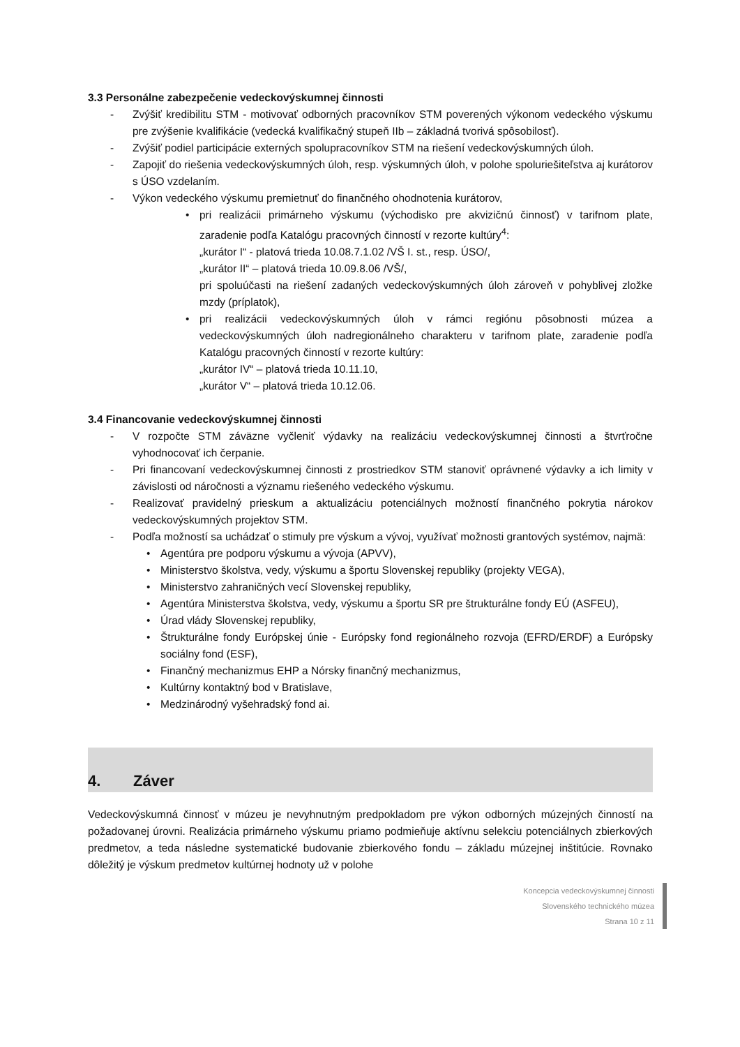3.3 Personálne zabezpečenie vedeckovýskumnej činnosti
- Zvýšiť kredibilitu STM - motivovať odborných pracovníkov STM poverených výkonom vedeckého výskumu pre zvýšenie kvalifikácie (vedecká kvalifikačný stupeň IIb – základná tvorivá spôsobilosť).
- Zvýšiť podiel participácie externých spolupracovníkov STM na riešení vedeckovýskumných úloh.
- Zapojiť do riešenia vedeckovýskumných úloh, resp. výskumných úloh, v polohe spoluriešiteľstva aj kurátorov s ÚSO vzdelaním.
- Výkon vedeckého výskumu premietnuť do finančného ohodnotenia kurátorov,
• pri realizácii primárneho výskumu (východisko pre akvizičnú činnosť) v tarifnom plate, zaradenie podľa Katalógu pracovných činností v rezorte kultúry<sup>4</sup>:
„kurátor I“ - platová trieda 10.08.7.1.02 /VŠ I. st., resp. ÚSO/,
„kurátor II“ – platová trieda 10.09.8.06 /VŠ/,
pri spoluúčasti na riešení zadaných vedeckovýskumných úloh zároveň v pohyblivej zložke mzdy (príplatok),
• pri realizácii vedeckovýskumných úloh v rámci regiónu pôsobnosti múzea a vedeckovýskumných úloh nadregionálneho charakteru v tarifnom plate, zaradenie podľa Katalógu pracovných činností v rezorte kultúry:
„kurátor IV“ – platová trieda 10.11.10,
„kurátor V“ – platová trieda 10.12.06.
3.4 Financovanie vedeckovýskumnej činnosti
- V rozpočte STM záväzne vyčleniť výdavky na realizáciu vedeckovýskumnej činnosti a štvrťročne vyhodnocovať ich čerpanie.
- Pri financovaní vedeckovýskumnej činnosti z prostriedkov STM stanoviť oprávnené výdavky a ich limity v závislosti od náročnosti a významu riešeného vedeckého výskumu.
- Realizovať pravidelný prieskum a aktualizáciu potenciálnych možností finančného pokrytia nárokov vedeckovýskumných projektov STM.
- Podľa možností sa uchádzať o stimuly pre výskum a vývoj, využívať možnosti grantových systémov, najmä:
• Agentúra pre podporu výskumu a vývoja (APVV),
• Ministerstvo školstva, vedy, výskumu a športu Slovenskej republiky (projekty VEGA),
• Ministerstvo zahraničných vecí Slovenskej republiky,
• Agentúra Ministerstva školstva, vedy, výskumu a športu SR pre štrukturálne fondy EÚ (ASFEU),
• Úrad vlády Slovenskej republiky,
• Štrukturálne fondy Európskej únie - Európsky fond regionálneho rozvoja (EFRD/ERDF) a Európsky sociálny fond (ESF),
• Finančný mechanizmus EHP a Nórsky finančný mechanizmus,
• Kultúrny kontaktný bod v Bratislave,
• Medzinárodný vyšehradský fond ai.
4. Záver
Vedeckovýskumná činnosť v múzeu je nevyhnutným predpokladom pre výkon odborných múzejných činností na požadovanej úrovni. Realizácia primárneho výskumu priamo podmieňuje aktívnu selekciu potenciálnych zbierkových predmetov, a teda následne systematické budovanie zbierkového fondu – základu múzejnej inštitúcie. Rovnako dôležitý je výskum predmetov kultúrnej hodnoty už v polohe
Koncepcia vedeckovýskumnej činnosti
Slovenského technického múzea
Strana 10 z 11